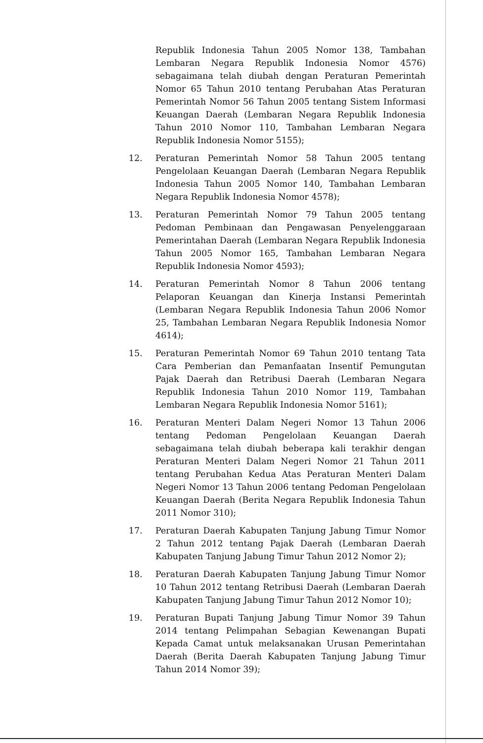Republik Indonesia Tahun 2005 Nomor 138, Tambahan Lembaran Negara Republik Indonesia Nomor 4576) sebagaimana telah diubah dengan Peraturan Pemerintah Nomor 65 Tahun 2010 tentang Perubahan Atas Peraturan Pemerintah Nomor 56 Tahun 2005 tentang Sistem Informasi Keuangan Daerah (Lembaran Negara Republik Indonesia Tahun 2010 Nomor 110, Tambahan Lembaran Negara Republik Indonesia Nomor 5155);
12. Peraturan Pemerintah Nomor 58 Tahun 2005 tentang Pengelolaan Keuangan Daerah (Lembaran Negara Republik Indonesia Tahun 2005 Nomor 140, Tambahan Lembaran Negara Republik Indonesia Nomor 4578);
13. Peraturan Pemerintah Nomor 79 Tahun 2005 tentang Pedoman Pembinaan dan Pengawasan Penyelenggaraan Pemerintahan Daerah (Lembaran Negara Republik Indonesia Tahun 2005 Nomor 165, Tambahan Lembaran Negara Republik Indonesia Nomor 4593);
14. Peraturan Pemerintah Nomor 8 Tahun 2006 tentang Pelaporan Keuangan dan Kinerja Instansi Pemerintah (Lembaran Negara Republik Indonesia Tahun 2006 Nomor 25, Tambahan Lembaran Negara Republik Indonesia Nomor 4614);
15. Peraturan Pemerintah Nomor 69 Tahun 2010 tentang Tata Cara Pemberian dan Pemanfaatan Insentif Pemungutan Pajak Daerah dan Retribusi Daerah (Lembaran Negara Republik Indonesia Tahun 2010 Nomor 119, Tambahan Lembaran Negara Republik Indonesia Nomor 5161);
16. Peraturan Menteri Dalam Negeri Nomor 13 Tahun 2006 tentang Pedoman Pengelolaan Keuangan Daerah sebagaimana telah diubah beberapa kali terakhir dengan Peraturan Menteri Dalam Negeri Nomor 21 Tahun 2011 tentang Perubahan Kedua Atas Peraturan Menteri Dalam Negeri Nomor 13 Tahun 2006 tentang Pedoman Pengelolaan Keuangan Daerah (Berita Negara Republik Indonesia Tahun 2011 Nomor 310);
17. Peraturan Daerah Kabupaten Tanjung Jabung Timur Nomor 2 Tahun 2012 tentang Pajak Daerah (Lembaran Daerah Kabupaten Tanjung Jabung Timur Tahun 2012 Nomor 2);
18. Peraturan Daerah Kabupaten Tanjung Jabung Timur Nomor 10 Tahun 2012 tentang Retribusi Daerah (Lembaran Daerah Kabupaten Tanjung Jabung Timur Tahun 2012 Nomor 10);
19. Peraturan Bupati Tanjung Jabung Timur Nomor 39 Tahun 2014 tentang Pelimpahan Sebagian Kewenangan Bupati Kepada Camat untuk melaksanakan Urusan Pemerintahan Daerah (Berita Daerah Kabupaten Tanjung Jabung Timur Tahun 2014 Nomor 39);